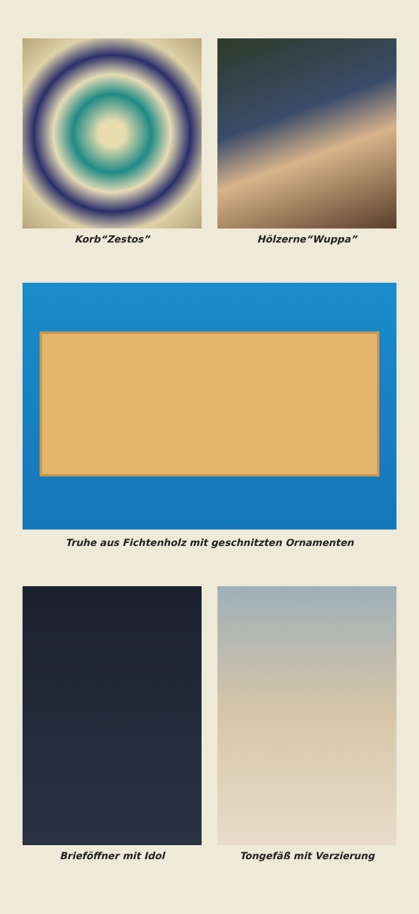Korb“Zestos” Hölzerne“Wuppa”
Truhe aus Fichtenholz mit geschnitzten Ornamenten
Brieföffner mit Idol Tongefäß mit Verzierung